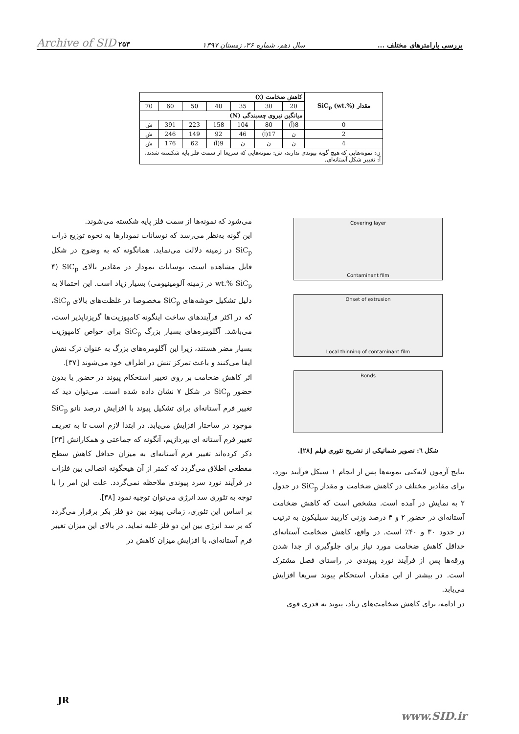بررسی پارامترهای مختلف ... سال دهم، شماره ۳۶، زمستان ۱۳۹۷ Archive of SID ۲۵۳
| مقدار SiC<sub>p</sub> (wt.%) | کاهش ضخامت (٪) | | | | | | |
| --- | --- | --- | --- | --- | --- | --- | --- |
| | 20 | 30 | 35 | 40 | 50 | 60 | 70 |
| | میانگین نیروی چسبندگی (N) | | | | | | |
| 0 | 8(آ) | 80 | 104 | 158 | 223 | 391 | ش |
| 2 | ن | 17(آ) | 46 | 92 | 149 | 246 | ش |
| 4 | ن | ن | ن | 9(آ) | 62 | 176 | ش |
| ن: نمونه‌هایی که هیچ گونه پیوندی ندارند، ش: نمونه‌هایی که سریعا از سمت فلز پایه شکسته شدند، آ: تغییر شکل آستانه‌ای. | | | | | | | |
Covering layer
Contaminant film
Onset of extrusion
Local thinning of contaminant film
Bonds
شکل ٦: تصویر شماتیکی از تشریح تئوری فیلم [۲۸].
نتایج آزمون لایه‌کنی نمونه‌ها پس از انجام ۱ سیکل فرآیند نورد، برای مقادیر مختلف در کاهش ضخامت و مقدار SiC<sub>p</sub> در جدول ۲ به نمایش در آمده است. مشخص است که کاهش ضخامت آستانه‌ای در حضور ۲ و ۴ درصد وزنی کاربید سیلیکون به ترتیب در حدود ۳۰ و ۴۰٪ است. در واقع، کاهش ضخامت آستانه‌ای حداقل کاهش ضخامت مورد نیاز برای جلوگیری از جدا شدن ورقه‌ها پس از فرآیند نورد پیوندی در راستای فصل مشترک است. در بیشتر از این مقدار، استحکام پیوند سریعا افزایش می‌یابد.
در ادامه، برای کاهش ضخامت‌های زیاد، پیوند به قدری قوی
می‌شود که نمونه‌ها از سمت فلز پایه شکسته می‌شوند.
این گونه به‌نظر می‌رسد که نوسانات نمودارها به نحوه توزیع ذرات SiC<sub>p</sub> در زمینه دلالت می‌نماید. همانگونه که به وضوح در شکل قابل مشاهده است، نوسانات نمودار در مقادیر بالای SiC<sub>p</sub> (۴ wt.% SiC<sub>p</sub> در زمینه آلومینیومی) بسیار زیاد است. این احتمالا به دلیل تشکیل خوشه‌های SiC<sub>p</sub> مخصوصا در غلظت‌های بالای SiC<sub>p</sub>، که در اکثر فرآیندهای ساخت اینگونه کامپوزیت‌ها گریزناپذیر است، می‌باشد. آگلومره‌های بسیار بزرگ SiC<sub>p</sub> برای خواص کامپوزیت بسیار مضر هستند، زیرا این آگلومره‌های بزرگ به عنوان ترک نقش ایفا می‌کنند و باعث تمرکز تنش در اطراف خود می‌شوند [۳۷].
اثر کاهش ضخامت بر روی تغییر استحکام پیوند در حضور یا بدون حضور SiC<sub>p</sub> در شکل ۷ نشان داده شده است. می‌توان دید که تغییر فرم آستانه‌ای برای تشکیل پیوند با افزایش درصد نانو SiC<sub>p</sub> موجود در ساختار افزایش می‌یابد. در ابتدا لازم است تا به تعریف تغییر فرم آستانه ای بپردازیم، آنگونه که جماعتی و همکارانش [۲۳] ذکر کرده‌اند تغییر فرم آستانه‌ای به میزان حداقل کاهش سطح مقطعی اطلاق می‌گردد که کمتر از آن هیچگونه اتصالی بین فلزات در فرآیند نورد سرد پیوندی ملاحظه نمی‌گردد. علت این امر را با توجه به تئوری سد انرژی می‌توان توجیه نمود [۳۸].
بر اساس این تئوری، زمانی پیوند بین دو فلز بکر برقرار می‌گردد که بر سد انرژی بین این دو فلز غلبه نماید. در بالای این میزان تغییر فرم آستانه‌ای، با افزایش میزان کاهش در
JR
www.SID.ir